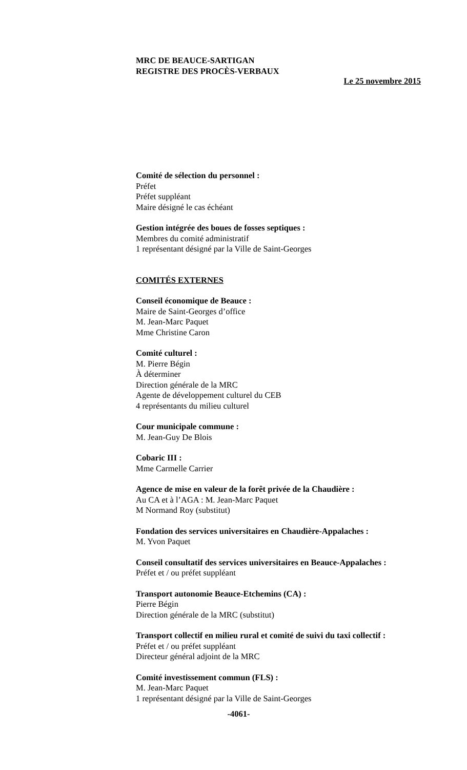MRC DE BEAUCE-SARTIGAN
REGISTRE DES PROCÈS-VERBAUX
Le 25 novembre 2015
Comité de sélection du personnel :
Préfet
Préfet suppléant
Maire désigné le cas échéant
Gestion intégrée des boues de fosses septiques :
Membres du comité administratif
1 représentant désigné par la Ville de Saint-Georges
COMITÉS EXTERNES
Conseil économique de Beauce :
Maire de Saint-Georges d’office
M. Jean-Marc Paquet
Mme Christine Caron
Comité culturel :
M. Pierre Bégin
À déterminer
Direction générale de la MRC
Agente de développement culturel du CEB
4 représentants du milieu culturel
Cour municipale commune :
M. Jean-Guy De Blois
Cobaric III :
Mme Carmelle Carrier
Agence de mise en valeur de la forêt privée de la Chaudière :
Au CA et à l’AGA : M. Jean-Marc Paquet
M Normand Roy (substitut)
Fondation des services universitaires en Chaudière-Appalaches :
M. Yvon Paquet
Conseil consultatif des services universitaires en Beauce-Appalaches :
Préfet et / ou préfet suppléant
Transport autonomie Beauce-Etchemins (CA) :
Pierre Bégin
Direction générale de la MRC (substitut)
Transport collectif en milieu rural et comité de suivi du taxi collectif :
Préfet et / ou préfet suppléant
Directeur général adjoint de la MRC
Comité investissement commun (FLS) :
M. Jean-Marc Paquet
1 représentant désigné par la Ville de Saint-Georges
-4061-